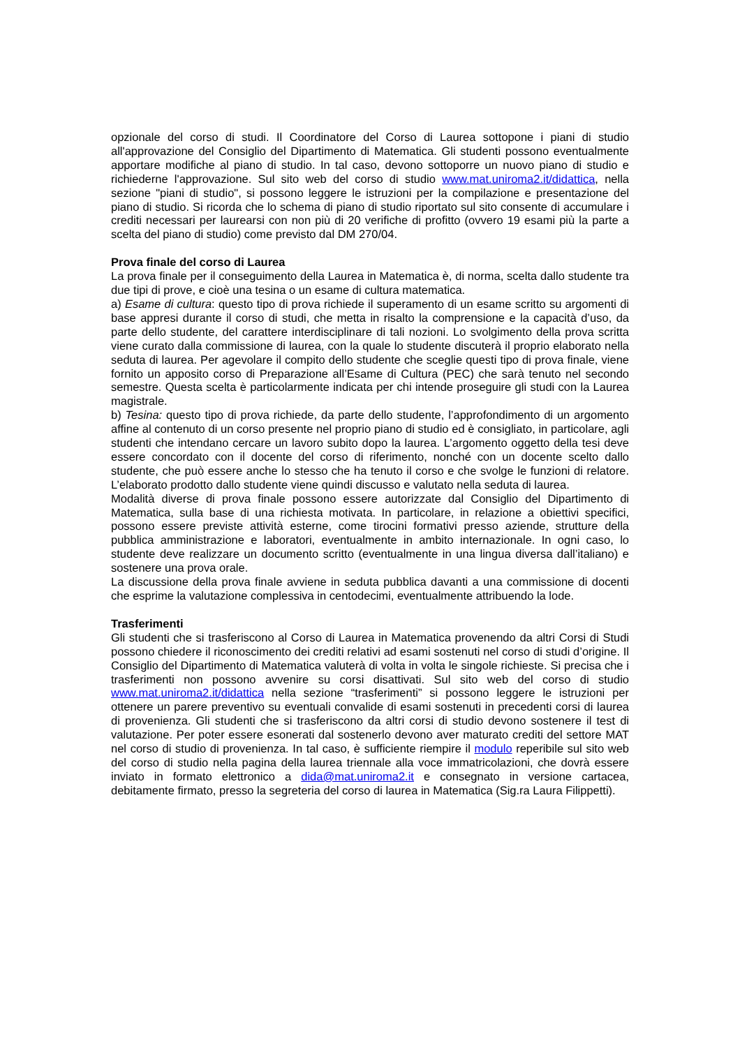opzionale del corso di studi. Il Coordinatore del Corso di Laurea sottopone i piani di studio all'approvazione del Consiglio del Dipartimento di Matematica. Gli studenti possono eventualmente apportare modifiche al piano di studio. In tal caso, devono sottoporre un nuovo piano di studio e richiederne l'approvazione. Sul sito web del corso di studio www.mat.uniroma2.it/didattica, nella sezione "piani di studio", si possono leggere le istruzioni per la compilazione e presentazione del piano di studio. Si ricorda che lo schema di piano di studio riportato sul sito consente di accumulare i crediti necessari per laurearsi con non più di 20 verifiche di profitto (ovvero 19 esami più la parte a scelta del piano di studio) come previsto dal DM 270/04.
Prova finale del corso di Laurea
La prova finale per il conseguimento della Laurea in Matematica è, di norma, scelta dallo studente tra due tipi di prove, e cioè una tesina o un esame di cultura matematica.
a) Esame di cultura: questo tipo di prova richiede il superamento di un esame scritto su argomenti di base appresi durante il corso di studi, che metta in risalto la comprensione e la capacità d’uso, da parte dello studente, del carattere interdisciplinare di tali nozioni. Lo svolgimento della prova scritta viene curato dalla commissione di laurea, con la quale lo studente discuterà il proprio elaborato nella seduta di laurea. Per agevolare il compito dello studente che sceglie questi tipo di prova finale, viene fornito un apposito corso di Preparazione all’Esame di Cultura (PEC) che sarà tenuto nel secondo semestre. Questa scelta è particolarmente indicata per chi intende proseguire gli studi con la Laurea magistrale.
b) Tesina: questo tipo di prova richiede, da parte dello studente, l’approfondimento di un argomento affine al contenuto di un corso presente nel proprio piano di studio ed è consigliato, in particolare, agli studenti che intendano cercare un lavoro subito dopo la laurea. L’argomento oggetto della tesi deve essere concordato con il docente del corso di riferimento, nonché con un docente scelto dallo studente, che può essere anche lo stesso che ha tenuto il corso e che svolge le funzioni di relatore. L’elaborato prodotto dallo studente viene quindi discusso e valutato nella seduta di laurea.
Modalità diverse di prova finale possono essere autorizzate dal Consiglio del Dipartimento di Matematica, sulla base di una richiesta motivata. In particolare, in relazione a obiettivi specifici, possono essere previste attività esterne, come tirocini formativi presso aziende, strutture della pubblica amministrazione e laboratori, eventualmente in ambito internazionale. In ogni caso, lo studente deve realizzare un documento scritto (eventualmente in una lingua diversa dall’italiano) e sostenere una prova orale.
La discussione della prova finale avviene in seduta pubblica davanti a una commissione di docenti che esprime la valutazione complessiva in centodecimi, eventualmente attribuendo la lode.
Trasferimenti
Gli studenti che si trasferiscono al Corso di Laurea in Matematica provenendo da altri Corsi di Studi possono chiedere il riconoscimento dei crediti relativi ad esami sostenuti nel corso di studi d’origine. Il Consiglio del Dipartimento di Matematica valuterà di volta in volta le singole richieste. Si precisa che i trasferimenti non possono avvenire su corsi disattivati. Sul sito web del corso di studio www.mat.uniroma2.it/didattica nella sezione “trasferimenti” si possono leggere le istruzioni per ottenere un parere preventivo su eventuali convalide di esami sostenuti in precedenti corsi di laurea di provenienza. Gli studenti che si trasferiscono da altri corsi di studio devono sostenere il test di valutazione. Per poter essere esonerati dal sostenerlo devono aver maturato crediti del settore MAT nel corso di studio di provenienza. In tal caso, è sufficiente riempire il modulo reperibile sul sito web del corso di studio nella pagina della laurea triennale alla voce immatricolazioni, che dovrà essere inviato in formato elettronico a dida@mat.uniroma2.it e consegnato in versione cartacea, debitamente firmato, presso la segreteria del corso di laurea in Matematica (Sig.ra Laura Filippetti).